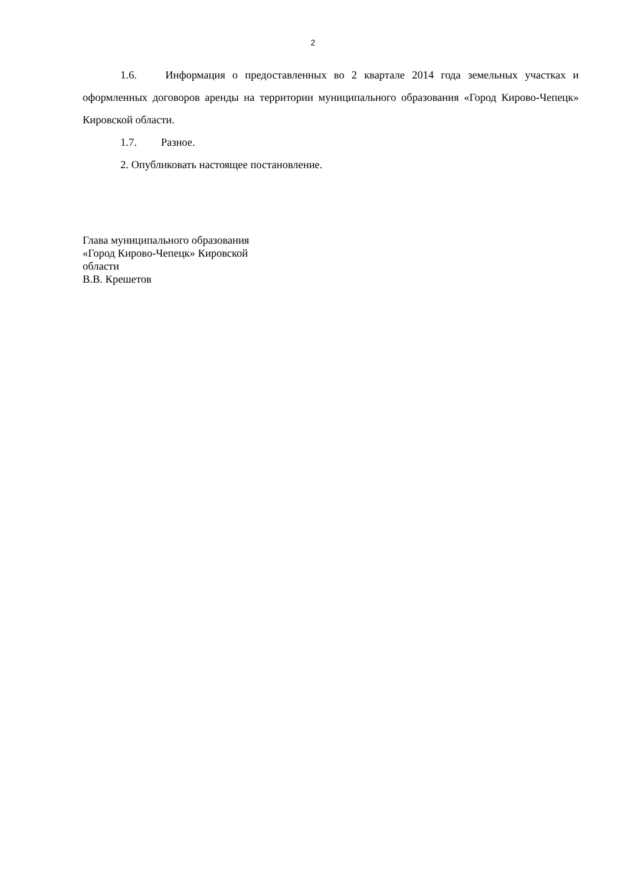2
1.6. Информация о предоставленных во 2 квартале 2014 года земельных участках и оформленных договоров аренды на территории муниципального образования «Город Кирово-Чепецк» Кировской области.
1.7. Разное.
2. Опубликовать настоящее постановление.
Глава муниципального образования
«Город Кирово-Чепецк» Кировской
области
В.В. Крешетов